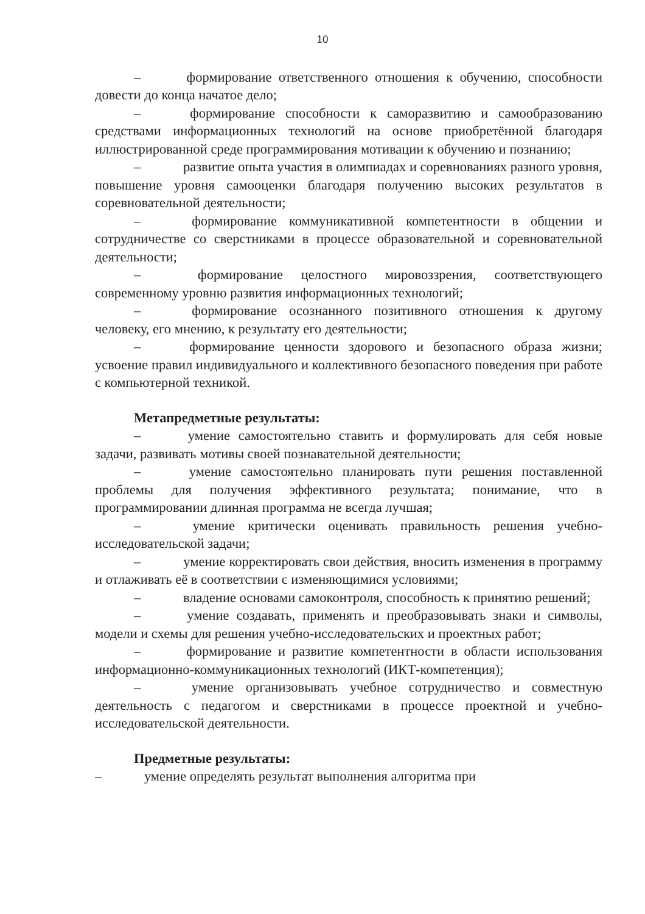10
– формирование ответственного отношения к обучению, способности довести до конца начатое дело;
– формирование способности к саморазвитию и самообразованию средствами информационных технологий на основе приобретённой благодаря иллюстрированной среде программирования мотивации к обучению и познанию;
– развитие опыта участия в олимпиадах и соревнованиях разного уровня, повышение уровня самооценки благодаря получению высоких результатов в соревновательной деятельности;
– формирование коммуникативной компетентности в общении и сотрудничестве со сверстниками в процессе образовательной и соревновательной деятельности;
– формирование целостного мировоззрения, соответствующего современному уровню развития информационных технологий;
– формирование осознанного позитивного отношения к другому человеку, его мнению, к результату его деятельности;
– формирование ценности здорового и безопасного образа жизни; усвоение правил индивидуального и коллективного безопасного поведения при работе с компьютерной техникой.
Метапредметные результаты:
– умение самостоятельно ставить и формулировать для себя новые задачи, развивать мотивы своей познавательной деятельности;
– умение самостоятельно планировать пути решения поставленной проблемы для получения эффективного результата; понимание, что в программировании длинная программа не всегда лучшая;
– умение критически оценивать правильность решения учебно-исследовательской задачи;
– умение корректировать свои действия, вносить изменения в программу и отлаживать её в соответствии с изменяющимися условиями;
– владение основами самоконтроля, способность к принятию решений;
– умение создавать, применять и преобразовывать знаки и символы, модели и схемы для решения учебно-исследовательских и проектных работ;
– формирование и развитие компетентности в области использования информационно-коммуникационных технологий (ИКТ-компетенция);
– умение организовывать учебное сотрудничество и совместную деятельность с педагогом и сверстниками в процессе проектной и учебно-исследовательской деятельности.
Предметные результаты:
– умение определять результат выполнения алгоритма при